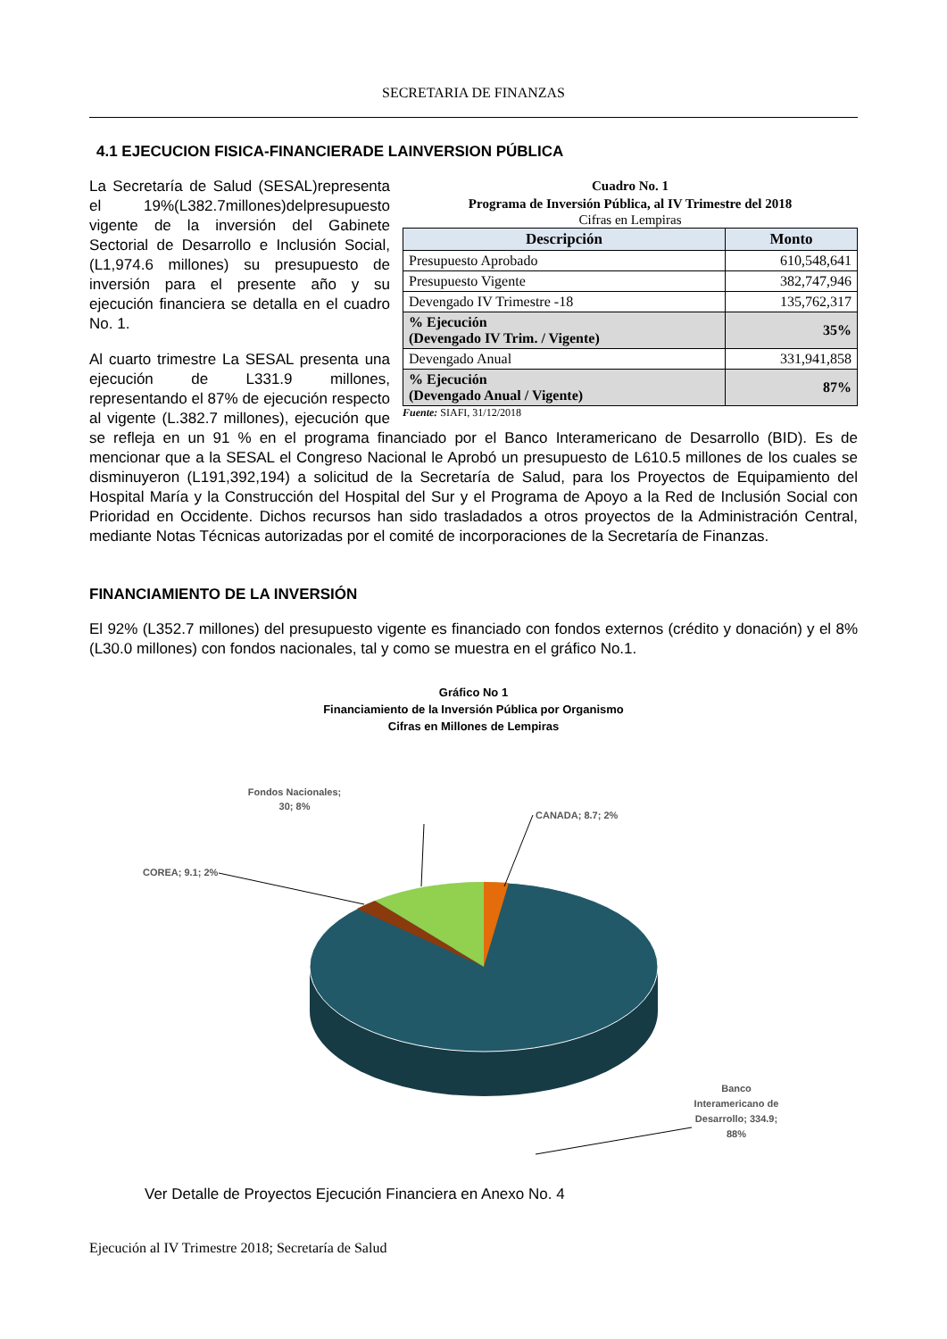SECRETARIA DE FINANZAS
4.1 EJECUCION FISICA-FINANCIERADE LAINVERSION PÚBLICA
Cuadro No. 1
Programa de Inversión Pública, al IV Trimestre del 2018
Cifras en Lempiras
| Descripción | Monto |
| --- | --- |
| Presupuesto Aprobado | 610,548,641 |
| Presupuesto Vigente | 382,747,946 |
| Devengado IV Trimestre -18 | 135,762,317 |
| % Ejecución (Devengado IV Trim. / Vigente) | 35% |
| Devengado Anual | 331,941,858 |
| % Ejecución (Devengado Anual / Vigente) | 87% |
Fuente: SIAFI, 31/12/2018
La Secretaría de Salud (SESAL)representa el 19%(L382.7millones)delpresupuesto vigente de la inversión del Gabinete Sectorial de Desarrollo e Inclusión Social, (L1,974.6 millones) su presupuesto de inversión para el presente año y su ejecución financiera se detalla en el cuadro No. 1.
Al cuarto trimestre La SESAL presenta una ejecución de L331.9 millones, representando el 87% de ejecución respecto al vigente (L.382.7 millones), ejecución que se refleja en un 91 % en el programa financiado por el Banco Interamericano de Desarrollo (BID). Es de mencionar que a la SESAL el Congreso Nacional le Aprobó un presupuesto de L610.5 millones de los cuales se disminuyeron (L191,392,194) a solicitud de la Secretaría de Salud, para los Proyectos de Equipamiento del Hospital María y la Construcción del Hospital del Sur y el Programa de Apoyo a la Red de Inclusión Social con Prioridad en Occidente. Dichos recursos han sido trasladados a otros proyectos de la Administración Central, mediante Notas Técnicas autorizadas por el comité de incorporaciones de la Secretaría de Finanzas.
FINANCIAMIENTO DE LA INVERSIÓN
El 92% (L352.7 millones) del presupuesto vigente es financiado con fondos externos (crédito y donación) y el 8% (L30.0 millones) con fondos nacionales, tal y como se muestra en el gráfico No.1.
Gráfico No 1
Financiamiento de la Inversión Pública por Organismo
Cifras en Millones de Lempiras
Fondos Nacionales;
30; 8%
CANADA; 8.7; 2%
COREA; 9.1; 2%
Banco
Interamericano de
Desarrollo; 334.9;
88%
Ver Detalle de Proyectos Ejecución Financiera en Anexo No. 4
Ejecución al IV Trimestre 2018; Secretaría de Salud